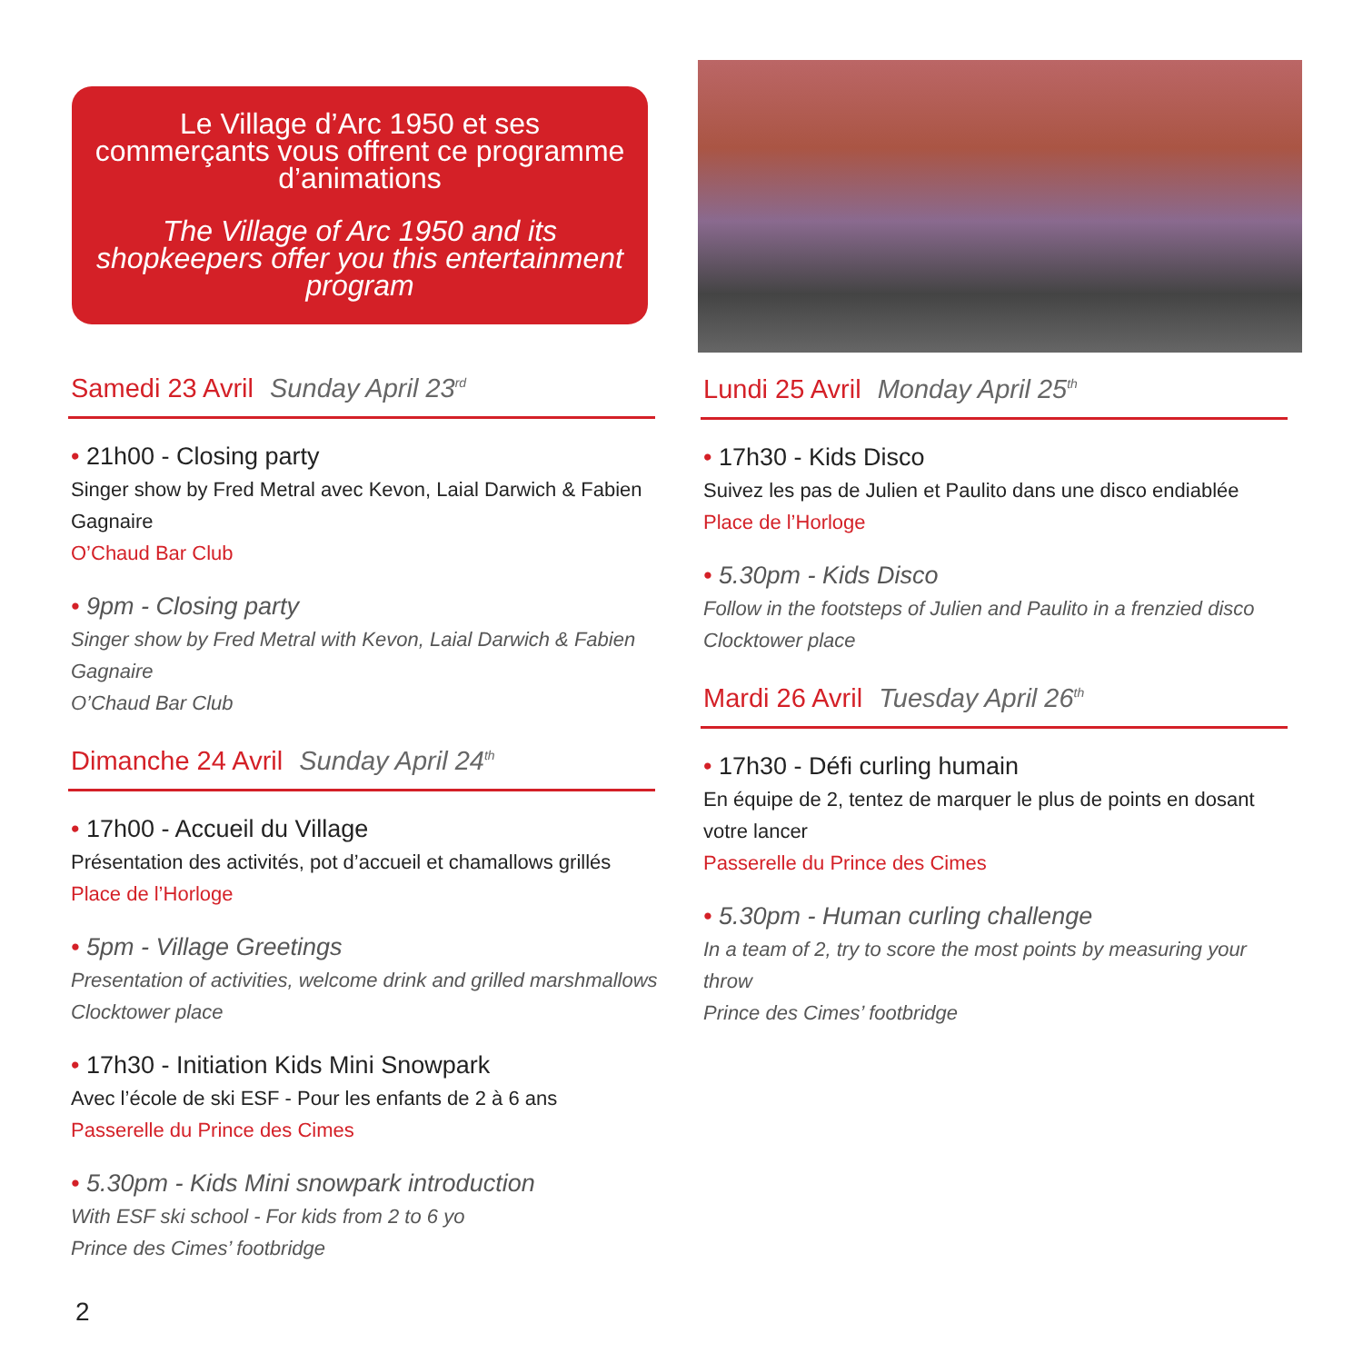Le Village d’Arc 1950 et ses commerçants vous offrent ce programme d’animations
The Village of Arc 1950 and its shopkeepers offer you this entertainment program
Samedi 23 Avril Sunday April 23<sup>rd</sup>
• 21h00 - Closing party
Singer show by Fred Metral avec Kevon, Laial Darwich & Fabien Gagnaire
O’Chaud Bar Club
• 9pm - Closing party
Singer show by Fred Metral with Kevon, Laial Darwich & Fabien Gagnaire
O’Chaud Bar Club
Dimanche 24 Avril Sunday April 24<sup>th</sup>
• 17h00 - Accueil du Village
Présentation des activités, pot d’accueil et chamallows grillés
Place de l’Horloge
• 5pm - Village Greetings
Presentation of activities, welcome drink and grilled marshmallows
Clocktower place
• 17h30 - Initiation Kids Mini Snowpark
Avec l’école de ski ESF - Pour les enfants de 2 à 6 ans
Passerelle du Prince des Cimes
• 5.30pm - Kids Mini snowpark introduction
With ESF ski school - For kids from 2 to 6 yo
Prince des Cimes’ footbridge
Lundi 25 Avril Monday April 25<sup>th</sup>
• 17h30 - Kids Disco
Suivez les pas de Julien et Paulito dans une disco endiablée
Place de l’Horloge
• 5.30pm - Kids Disco
Follow in the footsteps of Julien and Paulito in a frenzied disco
Clocktower place
Mardi 26 Avril Tuesday April 26<sup>th</sup>
• 17h30 - Défi curling humain
En équipe de 2, tentez de marquer le plus de points en dosant votre lancer
Passerelle du Prince des Cimes
• 5.30pm - Human curling challenge
In a team of 2, try to score the most points by measuring your throw
Prince des Cimes’ footbridge
2